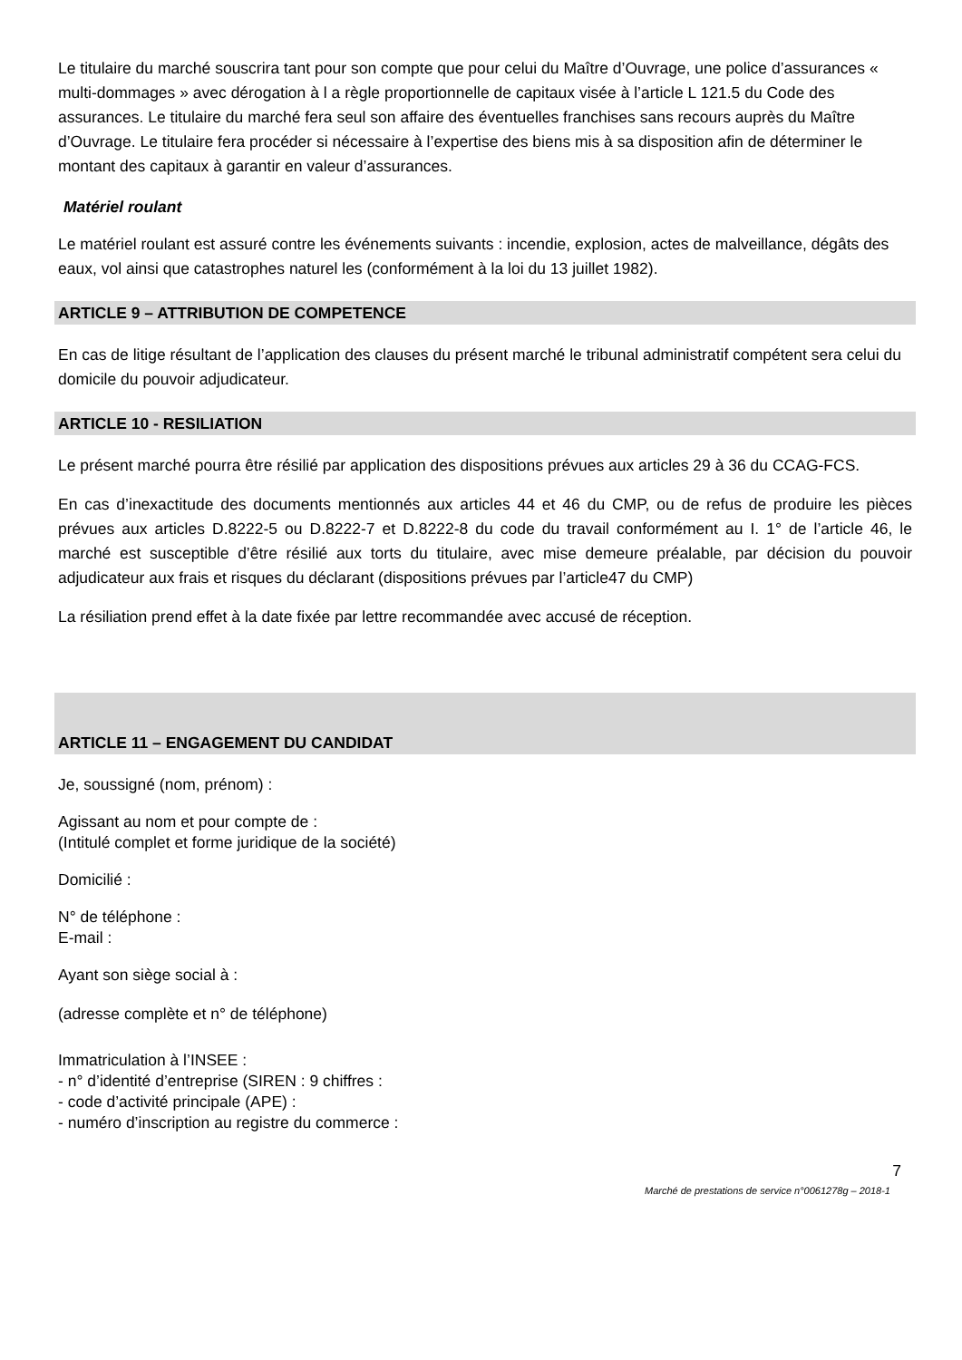Le titulaire du marché souscrira tant pour son compte que pour celui du Maître d’Ouvrage, une police d’assurances « multi-dommages » avec dérogation à l a règle proportionnelle de capitaux visée à l’article L 121.5 du Code des assurances. Le titulaire du marché fera seul son affaire des éventuelles franchises sans recours auprès du Maître d’Ouvrage. Le titulaire fera procéder si nécessaire à l’expertise des biens mis à sa disposition afin de déterminer le montant des capitaux à garantir en valeur d’assurances.
Matériel roulant
Le matériel roulant est assuré contre les événements suivants : incendie, explosion, actes de malveillance, dégâts des eaux, vol ainsi que catastrophes naturel les (conformément à la loi du 13 juillet 1982).
ARTICLE 9 – ATTRIBUTION DE COMPETENCE
En cas de litige résultant de l’application des clauses du présent marché le tribunal administratif compétent sera celui du domicile du pouvoir adjudicateur.
ARTICLE 10 - RESILIATION
Le présent marché pourra être résilié par application des dispositions prévues aux articles 29 à 36 du CCAG-FCS.
En cas d’inexactitude des documents mentionnés aux articles 44 et 46 du CMP, ou de refus de produire les pièces prévues aux articles D.8222-5 ou D.8222-7 et D.8222-8 du code du travail conformément au I. 1° de l’article 46, le marché est susceptible d’être résilié aux torts du titulaire, avec mise demeure préalable, par décision du pouvoir adjudicateur aux frais et risques du déclarant (dispositions prévues par l’article47 du CMP)
La résiliation prend effet à la date fixée par lettre recommandée avec accusé de réception.
ARTICLE 11 – ENGAGEMENT DU CANDIDAT
Je, soussigné (nom, prénom) :
Agissant au nom et pour compte de :
(Intitulé complet et forme juridique de la société)
Domicilié :
N° de téléphone :
E-mail :
Ayant son siège social à :
(adresse complète et n° de téléphone)
Immatriculation à l’INSEE :
- n° d’identité d’entreprise (SIREN : 9 chiffres :
- code d’activité principale (APE) :
- numéro d’inscription au registre du commerce :
7
Marché de prestations de service n°0061278g – 2018-1